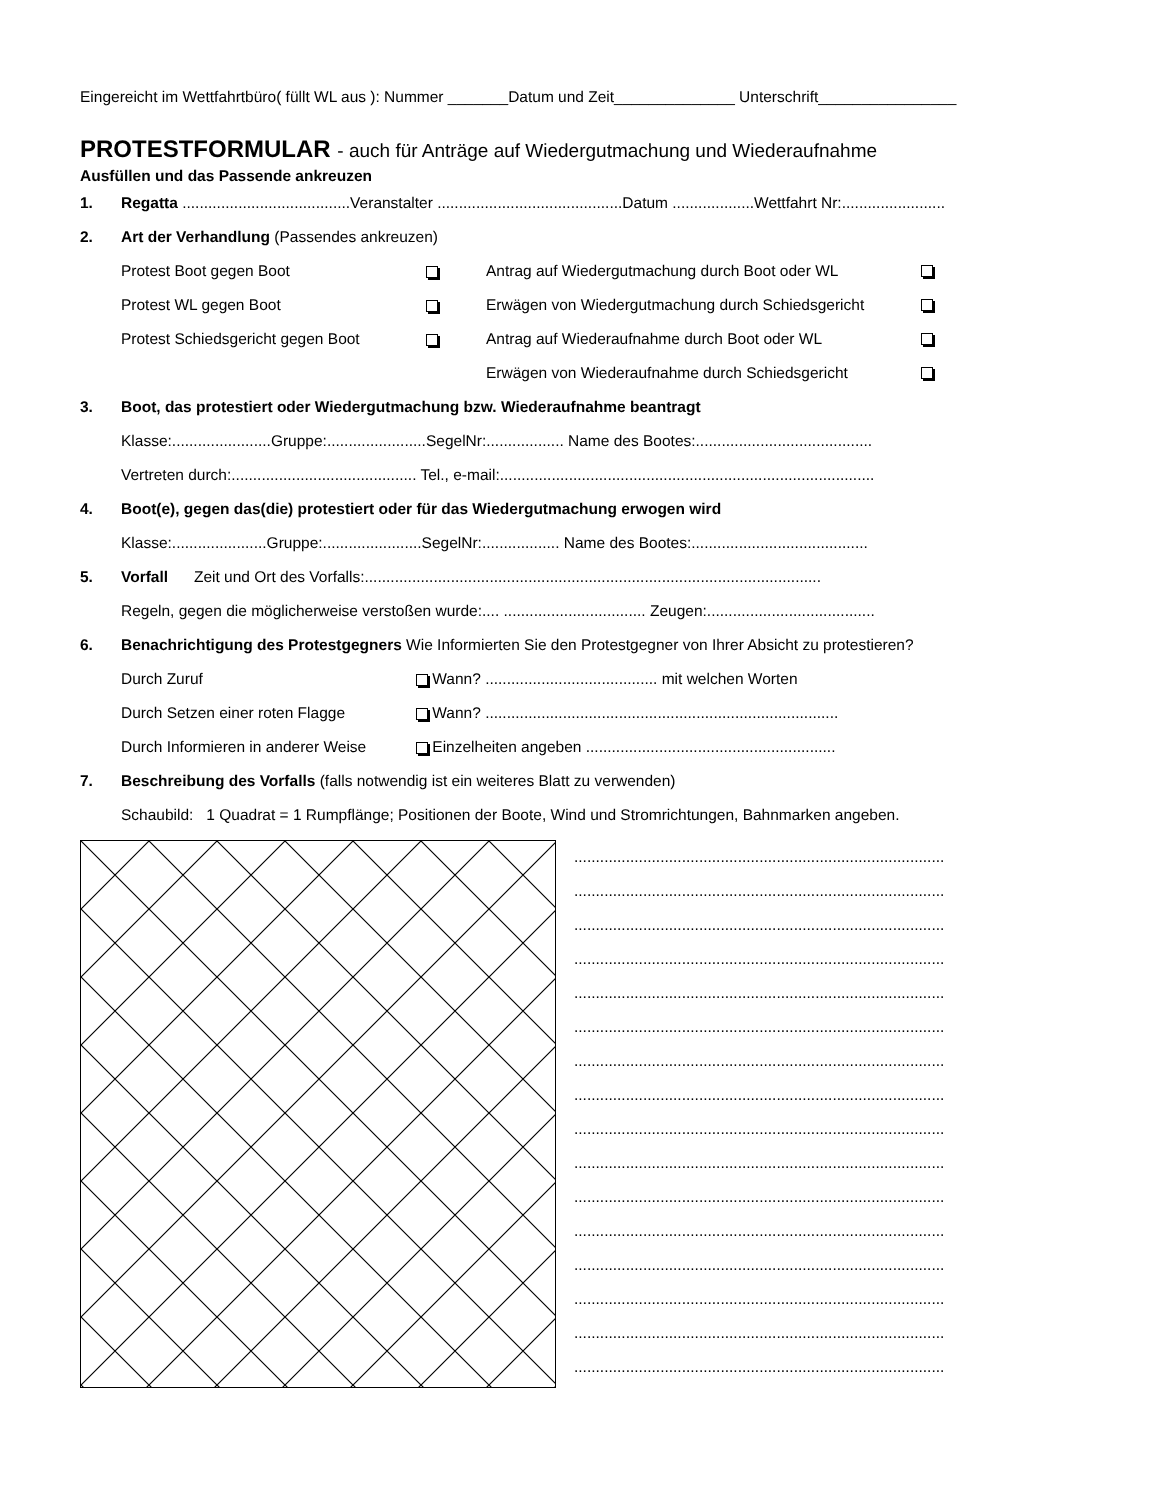Eingereicht im Wettfahrtbüro( füllt WL aus ): Nummer _______Datum und Zeit______________ Unterschrift________________
PROTESTFORMULAR - auch für Anträge auf Wiedergutmachung und Wiederaufnahme
Ausfüllen und das Passende ankreuzen
1. Regatta .......................................Veranstalter ...........................................Datum ...................Wettfahrt Nr:........................
2. Art der Verhandlung (Passendes ankreuzen)
Protest Boot gegen Boot Antrag auf Wiedergutmachung durch Boot oder WL
Protest WL gegen Boot Erwägen von Wiedergutmachung durch Schiedsgericht
Protest Schiedsgericht gegen Boot Antrag auf Wiederaufnahme durch Boot oder WL
Erwägen von Wiederaufnahme durch Schiedsgericht
3. Boot, das protestiert oder Wiedergutmachung bzw. Wiederaufnahme beantragt
Klasse:.......................Gruppe:.......................SegelNr:.................. Name des Bootes:.........................................
Vertreten durch:........................................... Tel., e-mail:.......................................................................................
4. Boot(e), gegen das(die) protestiert oder für das Wiedergutmachung erwogen wird
Klasse:......................Gruppe:.......................SegelNr:.................. Name des Bootes:.........................................
5. Vorfall Zeit und Ort des Vorfalls:..........................................................................................................
Regeln, gegen die möglicherweise verstoßen wurde:.... ................................. Zeugen:.......................................
6. Benachrichtigung des Protestgegners Wie Informierten Sie den Protestgegner von Ihrer Absicht zu protestieren?
Durch Zuruf Wann? ........................................ mit welchen Worten
Durch Setzen einer roten Flagge Wann? ..................................................................................
Durch Informieren in anderer Weise Einzelheiten angeben ..........................................................
7. Beschreibung des Vorfalls (falls notwendig ist ein weiteres Blatt zu verwenden)
Schaubild: 1 Quadrat = 1 Rumpflänge; Positionen der Boote, Wind und Stromrichtungen, Bahnmarken angeben.
......................................................................................
......................................................................................
......................................................................................
......................................................................................
......................................................................................
......................................................................................
......................................................................................
......................................................................................
......................................................................................
......................................................................................
......................................................................................
......................................................................................
......................................................................................
......................................................................................
......................................................................................
......................................................................................